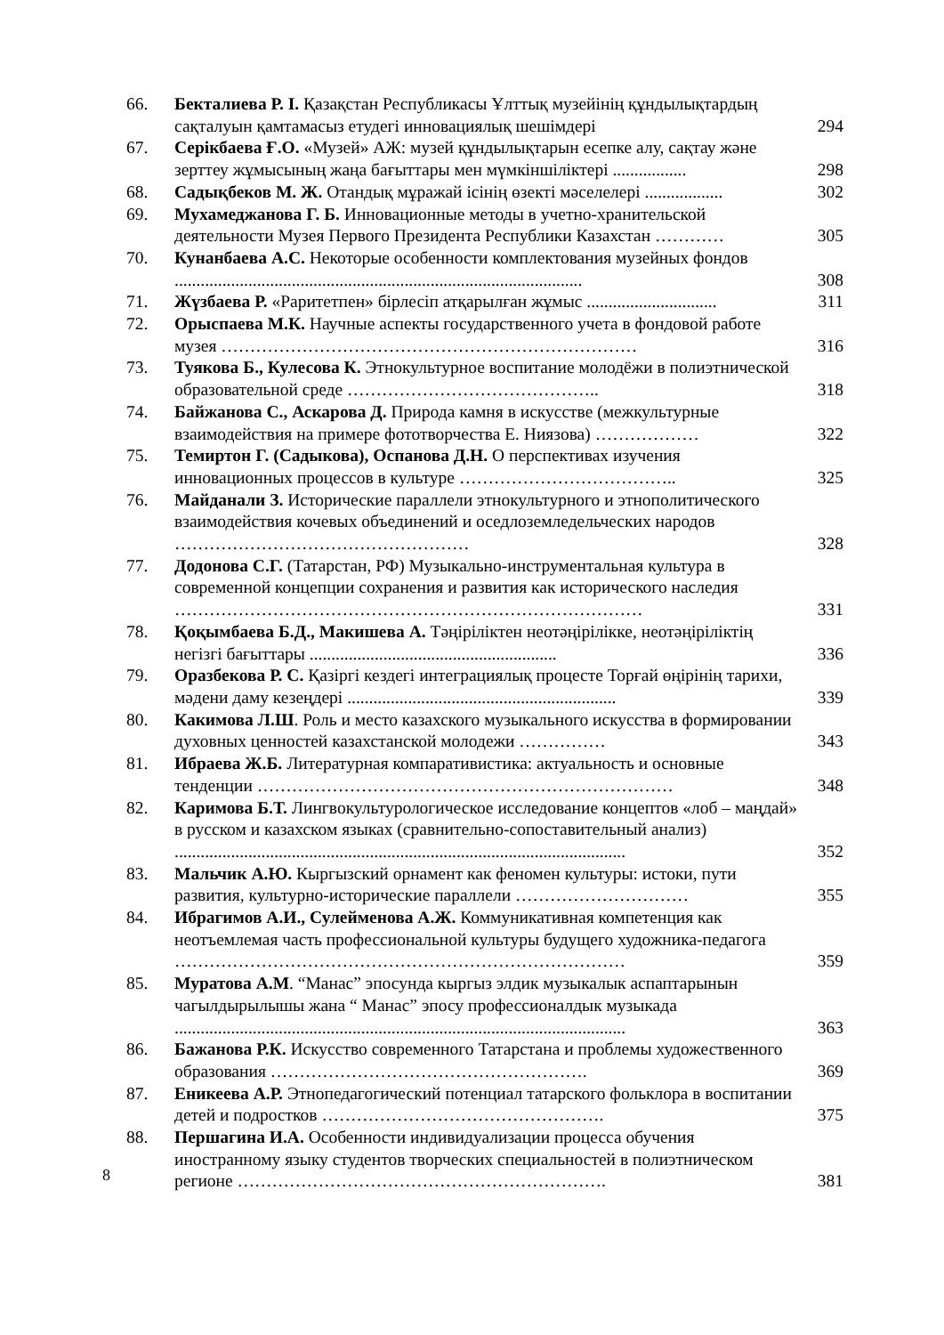| 66. | Бекталиева Р. І. Қазақстан Республикасы Ұлттық музейінің құндылықтардың сақталуын қамтамасыз етудегі инновациялық шешімдері | 294 |
| 67. | Серікбаева Ғ.О. «Музей» АЖ: музей құндылықтарын есепке алу, сақтау және зерттеу жұмысының жаңа бағыттары мен мүмкіншіліктері ................. | 298 |
| 68. | Садықбеков М. Ж. Отандық мұражай ісінің өзекті мәселелері .................. | 302 |
| 69. | Мухамеджанова Г. Б. Инновационные методы в учетно-хранительской деятельности Музея Первого Президента Республики Казахстан ………… | 305 |
| 70. | Кунанбаева А.С. Некоторые особенности комплектования музейных фондов .............................................................................................. | 308 |
| 71. | Жүзбаева Р. «Раритетпен» бірлесіп атқарылған жұмыс .............................. | 311 |
| 72. | Орыспаева М.К. Научные аспекты государственного учета в фондовой работе музея ……………………………………………………………… | 316 |
| 73. | Туякова Б., Кулесова К. Этнокультурное воспитание молодёжи в полиэтнической образовательной среде …………………………………….. | 318 |
| 74. | Байжанова С., Аскарова Д. Природа камня в искусстве (межкультурные взаимодействия на примере фототворчества Е. Ниязова) ……………… | 322 |
| 75. | Темиртон Г. (Садыкова), Оспанова Д.Н. О перспективах изучения инновационных процессов в культуре ……………………………….. | 325 |
| 76. | Майданали З. Исторические параллели этнокультурного и этнополитического взаимодействия кочевых объединений и оседлоземледельческих народов …………………………………………… | 328 |
| 77. | Додонова С.Г. (Татарстан, РФ) Музыкально-инструментальная культура в современной концепции сохранения и развития как исторического наследия ……………………………………………………………………… | 331 |
| 78. | Қоқымбаева Б.Д., Макишева А. Тәңіріліктен неотәңірілікке, неотәңіріліктің негізгі бағыттары ......................................................... | 336 |
| 79. | Оразбекова Р. С. Қазіргі кездегі интеграциялық процесте Торғай өңірінің тарихи, мәдени даму кезеңдері .............................................................. | 339 |
| 80. | Какимова Л.Ш . Роль и место казахского музыкального искусства в формировании духовных ценностей казахстанской молодежи …………… | 343 |
| 81. | Ибраева Ж.Б. Литературная компаративистика: актуальность и основные тенденции ……………………………………………………………… | 348 |
| 82. | Каримова Б.Т. Лингвокультурологическое исследование концептов «лоб – маңдай» в русском и казахском языках (сравнительно-сопоставительный анализ) ........................................................................................................ | 352 |
| 83. | Мальчик А.Ю. Кыргызский орнамент как феномен культуры: истоки, пути развития, культурно-исторические параллели ………………………… | 355 |
| 84. | Ибрагимов А.И., Сулейменова А.Ж. Коммуникативная компетенция как неотъемлемая часть профессиональной культуры будущего художника-педагога …………………………………………………………………… | 359 |
| 85. | Муратова А.М . “Манас” эпосунда кыргыз элдик музыкалык аспаптарынын чагылдырылышы жана “ Манас” эпосу профессионалдык музыкада ........................................................................................................ | 363 |
| 86. | Бажанова Р.К. Искусство современного Татарстана и проблемы художественного образования ………………………………………………. | 369 |
| 87. | Еникеева А.Р. Этнопедагогический потенциал татарского фольклора в воспитании детей и подростков …………………………………………. | 375 |
| 88. | Першагина И.А. Особенности индивидуализации процесса обучения иностранному языку студентов творческих специальностей в полиэтническом регионе ………………………………………………………. | 381 |
8